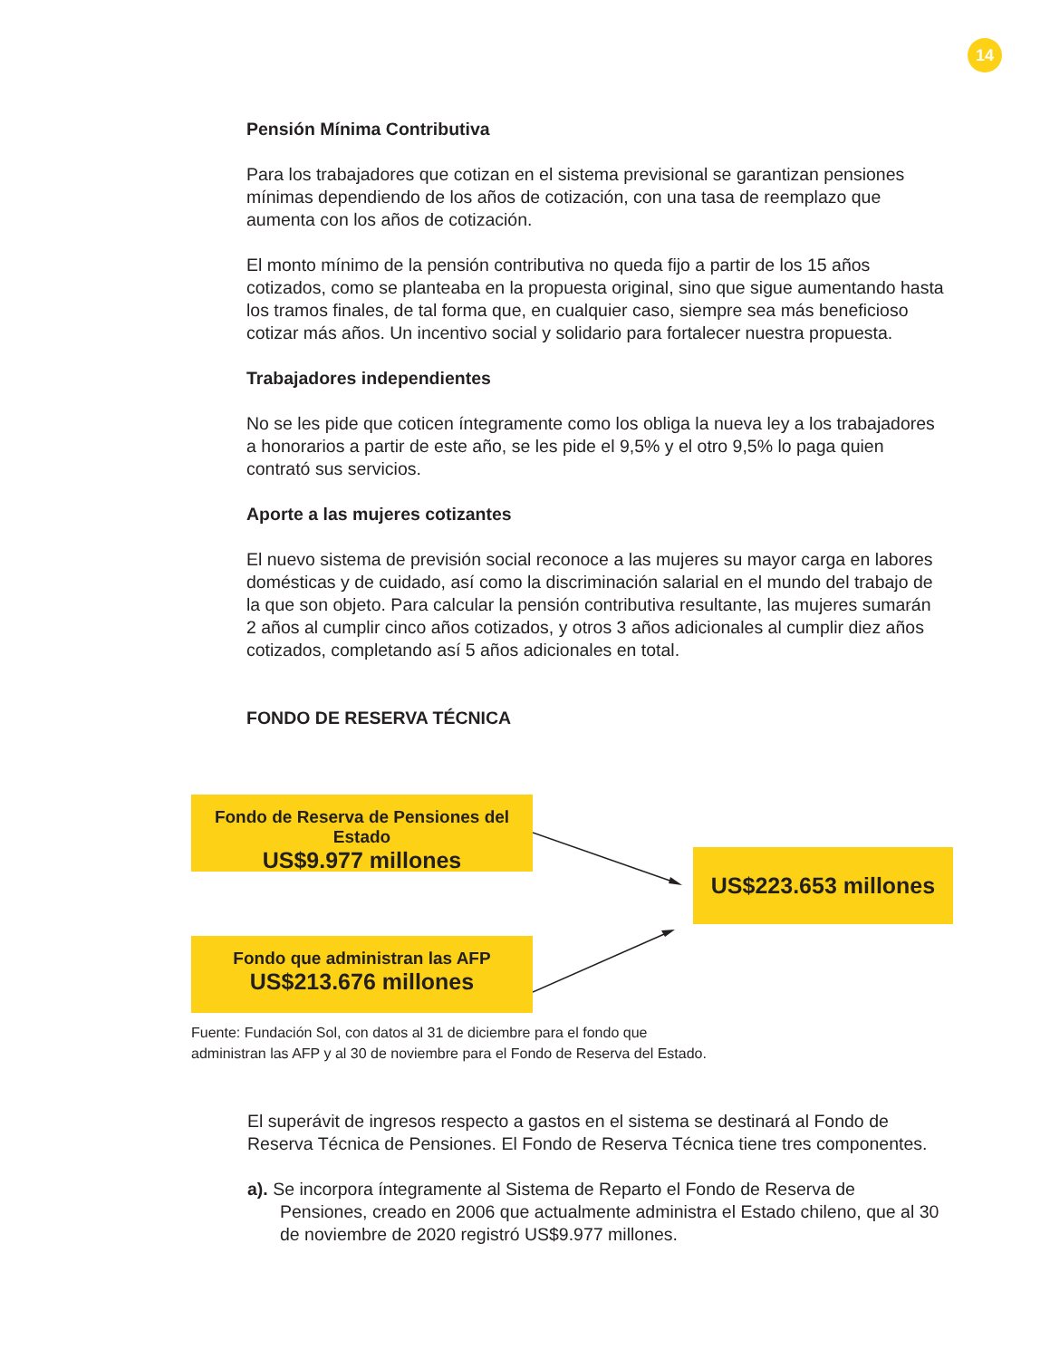14
Pensión Mínima Contributiva
Para los trabajadores que cotizan en el sistema previsional se garantizan pensiones mínimas dependiendo de los años de cotización, con una tasa de reemplazo que aumenta con los años de cotización.
El monto mínimo de la pensión contributiva no queda fijo a partir de los 15 años cotizados, como se planteaba en la propuesta original, sino que sigue aumentando hasta los tramos finales, de tal forma que, en cualquier caso, siempre sea más beneficioso cotizar más años. Un incentivo social y solidario para fortalecer nuestra propuesta.
Trabajadores independientes
No se les pide que coticen íntegramente como los obliga la nueva ley a los trabajadores a honorarios a partir de este año, se les pide el 9,5% y el otro 9,5% lo paga quien contrató sus servicios.
Aporte a las mujeres cotizantes
El nuevo sistema de previsión social reconoce a las mujeres su mayor carga en labores domésticas y de cuidado, así como la discriminación salarial en el mundo del trabajo de la que son objeto. Para calcular la pensión contributiva resultante, las mujeres sumarán 2 años al cumplir cinco años cotizados, y otros 3 años adicionales al cumplir diez años cotizados, completando así 5 años adicionales en total.
FONDO DE RESERVA TÉCNICA
Fondo de Reserva de Pensiones del Estado
US$9.977 millones
Fondo que administran las AFP
US$213.676 millones
US$223.653 millones
Fuente: Fundación Sol, con datos al 31 de diciembre para el fondo que
administran las AFP y al 30 de noviembre para el Fondo de Reserva del Estado.
El superávit de ingresos respecto a gastos en el sistema se destinará al Fondo de Reserva Técnica de Pensiones. El Fondo de Reserva Técnica tiene tres componentes.
a). Se incorpora íntegramente al Sistema de Reparto el Fondo de Reserva de Pensiones, creado en 2006 que actualmente administra el Estado chileno, que al 30 de noviembre de 2020 registró US$9.977 millones.